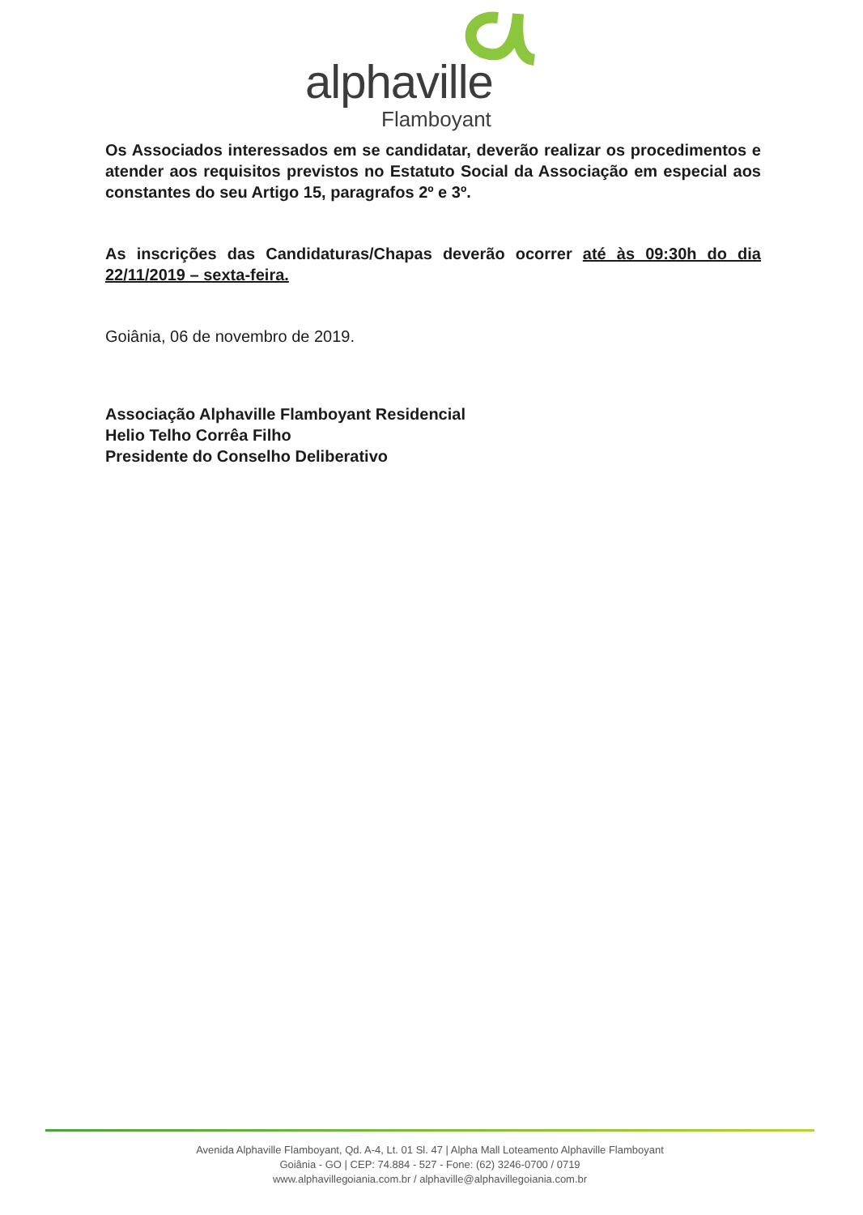alphaville
Flamboyant
Os Associados interessados em se candidatar, deverão realizar os procedimentos e atender aos requisitos previstos no Estatuto Social da Associação em especial aos constantes do seu Artigo 15, paragrafos 2º e 3º.
As inscrições das Candidaturas/Chapas deverão ocorrer até às 09:30h do dia 22/11/2019 – sexta-feira.
Goiânia, 06 de novembro de 2019.
Associação Alphaville Flamboyant Residencial
Helio Telho Corrêa Filho
Presidente do Conselho Deliberativo
Avenida Alphaville Flamboyant, Qd. A-4, Lt. 01 Sl. 47 | Alpha Mall Loteamento Alphaville Flamboyant
Goiânia - GO | CEP: 74.884 - 527 - Fone: (62) 3246-0700 / 0719
www.alphavillegoiania.com.br / alphaville@alphavillegoiania.com.br